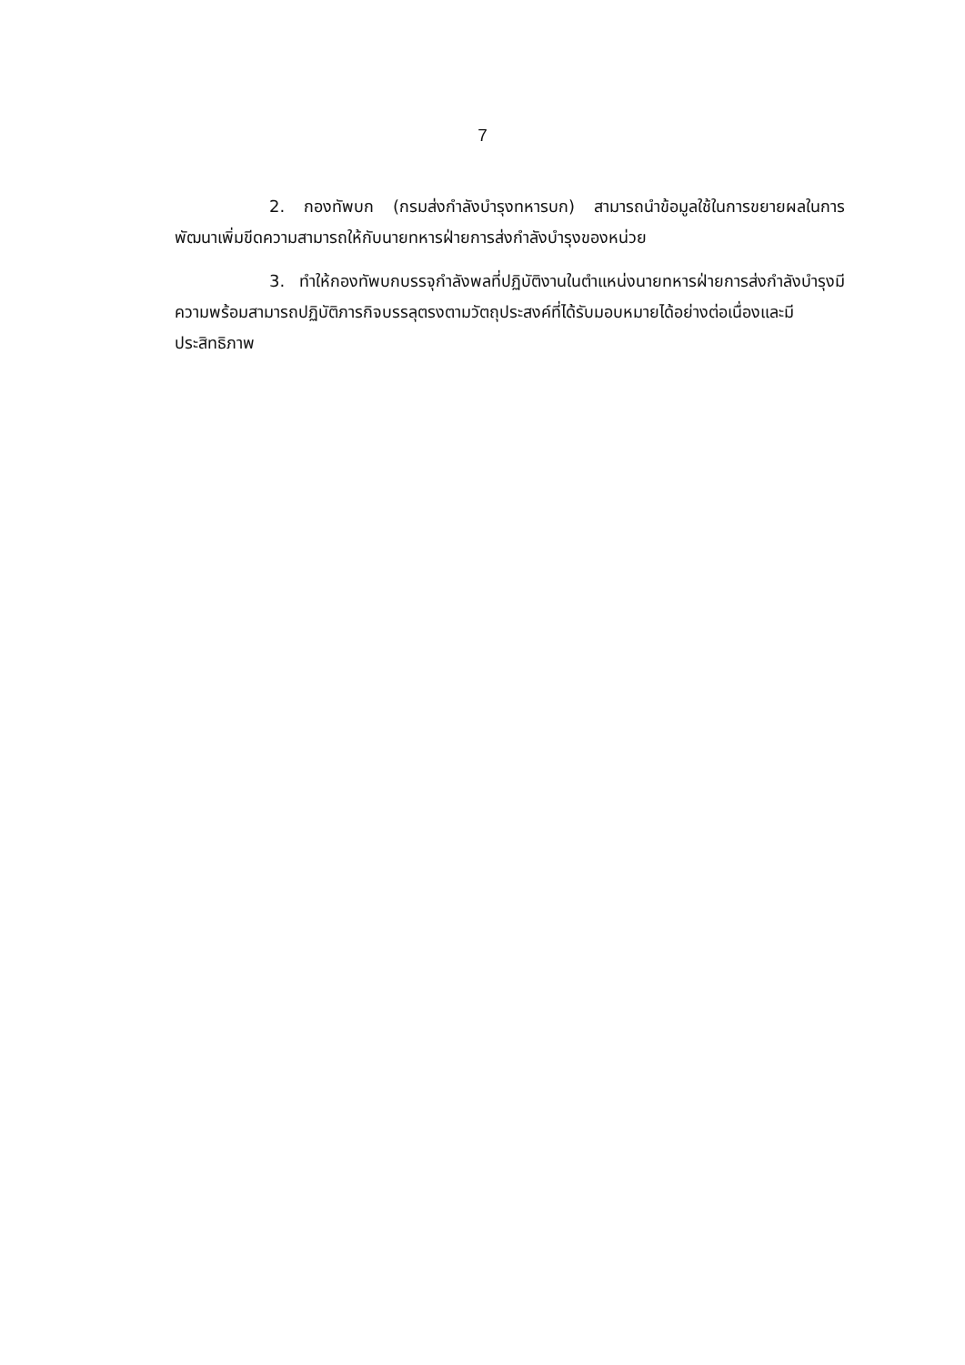7
2. กองทัพบก (กรมส่งกำลังบำรุงทหารบก) สามารถนำข้อมูลใช้ในการขยายผลในการพัฒนาเพิ่มขีดความสามารถให้กับนายทหารฝ่ายการส่งกำลังบำรุงของหน่วย
3. ทำให้กองทัพบกบรรจุกำลังพลที่ปฏิบัติงานในตำแหน่งนายทหารฝ่ายการส่งกำลังบำรุงมีความพร้อมสามารถปฏิบัติภารกิจบรรลุตรงตามวัตถุประสงค์ที่ได้รับมอบหมายได้อย่างต่อเนื่องและมีประสิทธิภาพ